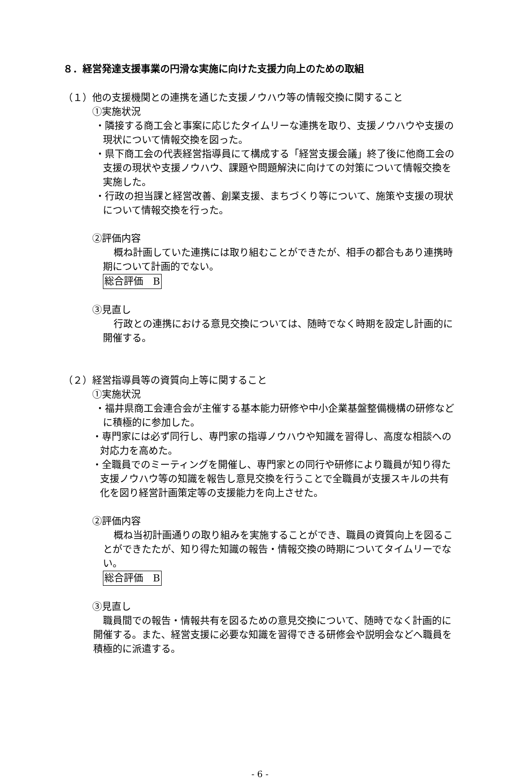８．経営発達支援事業の円滑な実施に向けた支援力向上のための取組
（１）他の支援機関との連携を通じた支援ノウハウ等の情報交換に関すること
①実施状況
・隣接する商工会と事案に応じたタイムリーな連携を取り、支援ノウハウや支援の現状について情報交換を図った。
・県下商工会の代表経営指導員にて構成する「経営支援会議」終了後に他商工会の支援の現状や支援ノウハウ、課題や問題解決に向けての対策について情報交換を実施した。
・行政の担当課と経営改善、創業支援、まちづくり等について、施策や支援の現状について情報交換を行った。
②評価内容
概ね計画していた連携には取り組むことができたが、相手の都合もあり連携時期について計画的でない。
総合評価　B
③見直し
行政との連携における意見交換については、随時でなく時期を設定し計画的に開催する。
（２）経営指導員等の資質向上等に関すること
①実施状況
・福井県商工会連合会が主催する基本能力研修や中小企業基盤整備機構の研修などに積極的に参加した。
・専門家には必ず同行し、専門家の指導ノウハウや知識を習得し、高度な相談への対応力を高めた。
・全職員でのミーティングを開催し、専門家との同行や研修により職員が知り得た支援ノウハウ等の知識を報告し意見交換を行うことで全職員が支援スキルの共有化を図り経営計画策定等の支援能力を向上させた。
②評価内容
概ね当初計画通りの取り組みを実施することができ、職員の資質向上を図ることができたたが、知り得た知識の報告・情報交換の時期についてタイムリーでない。
総合評価　B
③見直し
職員間での報告・情報共有を図るための意見交換について、随時でなく計画的に開催する。また、経営支援に必要な知識を習得できる研修会や説明会などへ職員を積極的に派遣する。
- 6 -